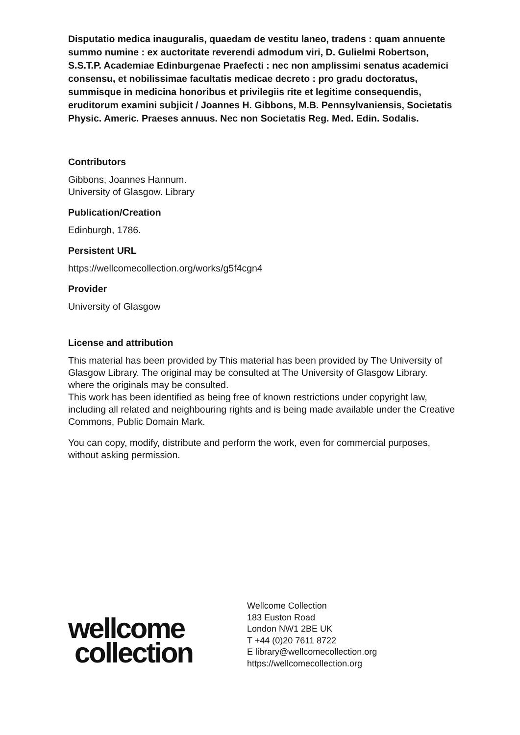Disputatio medica inauguralis, quaedam de vestitu laneo, tradens : quam annuente summo numine : ex auctoritate reverendi admodum viri, D. Gulielmi Robertson, S.S.T.P. Academiae Edinburgenae Praefecti : nec non amplissimi senatus academici consensu, et nobilissimae facultatis medicae decreto : pro gradu doctoratus, summisque in medicina honoribus et privilegiis rite et legitime consequendis, eruditorum examini subjicit / Joannes H. Gibbons, M.B. Pennsylvaniensis, Societatis Physic. Americ. Praeses annuus. Nec non Societatis Reg. Med. Edin. Sodalis.
Contributors
Gibbons, Joannes Hannum.
University of Glasgow. Library
Publication/Creation
Edinburgh, 1786.
Persistent URL
https://wellcomecollection.org/works/g5f4cgn4
Provider
University of Glasgow
License and attribution
This material has been provided by This material has been provided by The University of Glasgow Library. The original may be consulted at The University of Glasgow Library. where the originals may be consulted.
This work has been identified as being free of known restrictions under copyright law, including all related and neighbouring rights and is being made available under the Creative Commons, Public Domain Mark.
You can copy, modify, distribute and perform the work, even for commercial purposes, without asking permission.
wellcome
collection
Wellcome Collection
183 Euston Road
London NW1 2BE UK
T +44 (0)20 7611 8722
E library@wellcomecollection.org
https://wellcomecollection.org